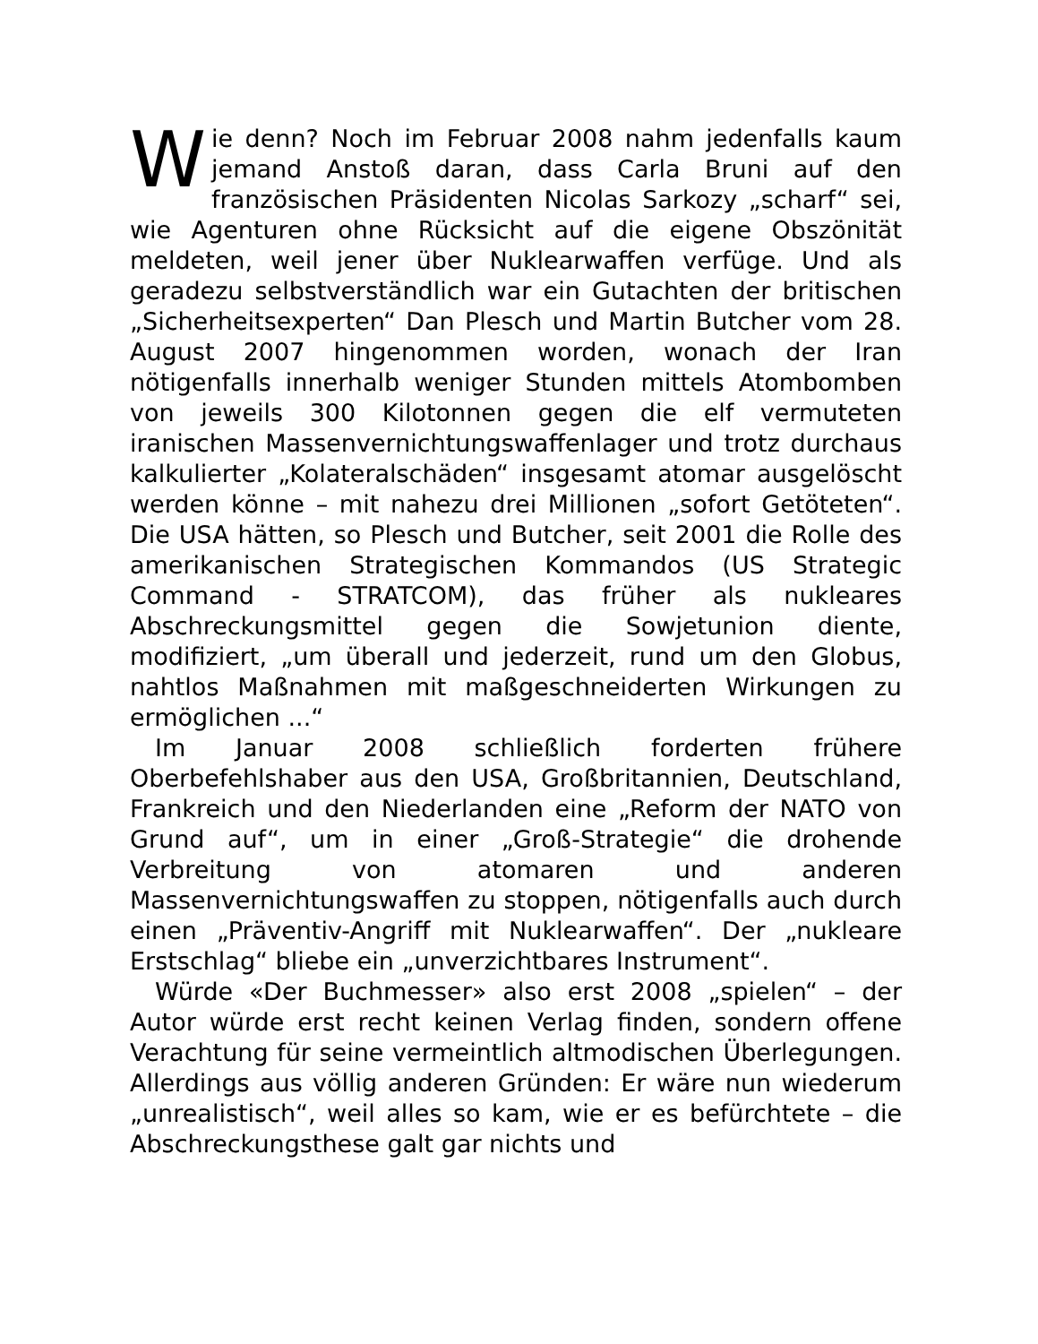Wie denn? Noch im Februar 2008 nahm jedenfalls kaum jemand Anstoß daran, dass Carla Bruni auf den französischen Präsidenten Nicolas Sarkozy „scharf“ sei, wie Agenturen ohne Rücksicht auf die eigene Obszönität meldeten, weil jener über Nuklearwaffen verfüge. Und als geradezu selbstverständlich war ein Gutachten der britischen „Sicherheitsexperten“ Dan Plesch und Martin Butcher vom 28. August 2007 hingenommen worden, wonach der Iran nötigenfalls innerhalb weniger Stunden mittels Atombomben von jeweils 300 Kilotonnen gegen die elf vermuteten iranischen Massenvernichtungswaffenlager und trotz durchaus kalkulierter „Kolateralschäden“ insgesamt atomar ausgelöscht werden könne – mit nahezu drei Millionen „sofort Getöteten“. Die USA hätten, so Plesch und Butcher, seit 2001 die Rolle des amerikanischen Strategischen Kommandos (US Strategic Command - STRATCOM), das früher als nukleares Abschreckungsmittel gegen die Sowjetunion diente, modifiziert, „um überall und jederzeit, rund um den Globus, nahtlos Maßnahmen mit maßgeschneiderten Wirkungen zu ermöglichen ...“
Im Januar 2008 schließlich forderten frühere Oberbefehlshaber aus den USA, Großbritannien, Deutschland, Frankreich und den Niederlanden eine „Reform der NATO von Grund auf“, um in einer „Groß-Strategie“ die drohende Verbreitung von atomaren und anderen Massenvernichtungswaffen zu stoppen, nötigenfalls auch durch einen „Präventiv-Angriff mit Nuklearwaffen“. Der „nukleare Erstschlag“ bliebe ein „unverzichtbares Instrument“.
Würde «Der Buchmesser» also erst 2008 „spielen“ – der Autor würde erst recht keinen Verlag finden, sondern offene Verachtung für seine vermeintlich altmodischen Überlegungen. Allerdings aus völlig anderen Gründen: Er wäre nun wiederum „unrealistisch“, weil alles so kam, wie er es befürchtete – die Abschreckungsthese galt gar nichts und